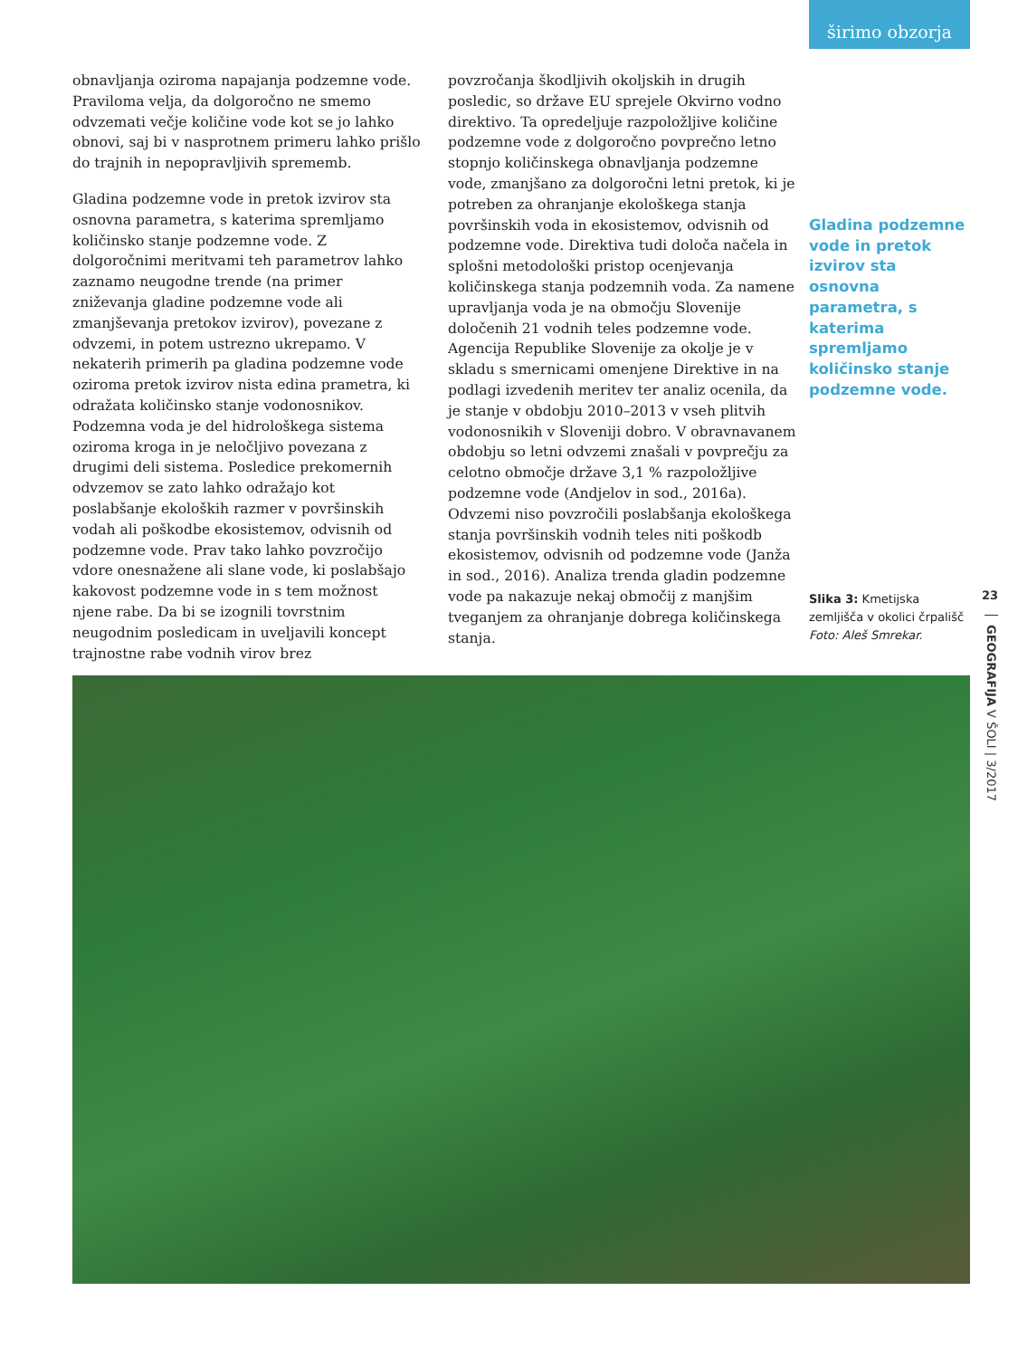širimo obzorja
obnavljanja oziroma napajanja podzemne vode. Praviloma velja, da dolgoročno ne smemo odvzemati večje količine vode kot se jo lahko obnovi, saj bi v nasprotnem primeru lahko prišlo do trajnih in nepopravljivih sprememb.
Gladina podzemne vode in pretok izvirov sta osnovna parametra, s katerima spremljamo količinsko stanje podzemne vode. Z dolgoročnimi meritvami teh parametrov lahko zaznamo neugodne trende (na primer zniževanja gladine podzemne vode ali zmanjševanja pretokov izvirov), povezane z odvzemi, in potem ustrezno ukrepamo. V nekaterih primerih pa gladina podzemne vode oziroma pretok izvirov nista edina prametra, ki odražata količinsko stanje vodonosnikov. Podzemna voda je del hidrološkega sistema oziroma kroga in je neločljivo povezana z drugimi deli sistema. Posledice prekomernih odvzemov se zato lahko odražajo kot poslabšanje ekoloških razmer v površinskih vodah ali poškodbe ekosistemov, odvisnih od podzemne vode. Prav tako lahko povzročijo vdore onesnažene ali slane vode, ki poslabšajo kakovost podzemne vode in s tem možnost njene rabe. Da bi se izognili tovrstnim neugodnim posledicam in uveljavili koncept trajnostne rabe vodnih virov brez
povzročanja škodljivih okoljskih in drugih posledic, so države EU sprejele Okvirno vodno direktivo. Ta opredeljuje razpoložljive količine podzemne vode z dolgoročno povprečno letno stopnjo količinskega obnavljanja podzemne vode, zmanjšano za dolgoročni letni pretok, ki je potreben za ohranjanje ekološkega stanja površinskih voda in ekosistemov, odvisnih od podzemne vode. Direktiva tudi določa načela in splošni metodološki pristop ocenjevanja količinskega stanja podzemnih voda. Za namene upravljanja voda je na območju Slovenije določenih 21 vodnih teles podzemne vode. Agencija Republike Slovenije za okolje je v skladu s smernicami omenjene Direktive in na podlagi izvedenih meritev ter analiz ocenila, da je stanje v obdobju 2010–2013 v vseh plitvih vodonosnikih v Sloveniji dobro. V obravnavanem obdobju so letni odvzemi znašali v povprečju za celotno območje države 3,1 % razpoložljive podzemne vode (Andjelov in sod., 2016a). Odvzemi niso povzročili poslabšanja ekološkega stanja površinskih vodnih teles niti poškodb ekosistemov, odvisnih od podzemne vode (Janža in sod., 2016). Analiza trenda gladin podzemne vode pa nakazuje nekaj območij z manjšim tveganjem za ohranjanje dobrega količinskega stanja.
Gladina podzemne vode in pretok izvirov sta osnovna parametra, s katerima spremljamo količinsko stanje podzemne vode.
Slika 3: Kmetijska zemljišča v okolici črpališč Foto: Aleš Smrekar.
23
GEOGRAFIJA V ŠOLI | 3/2017